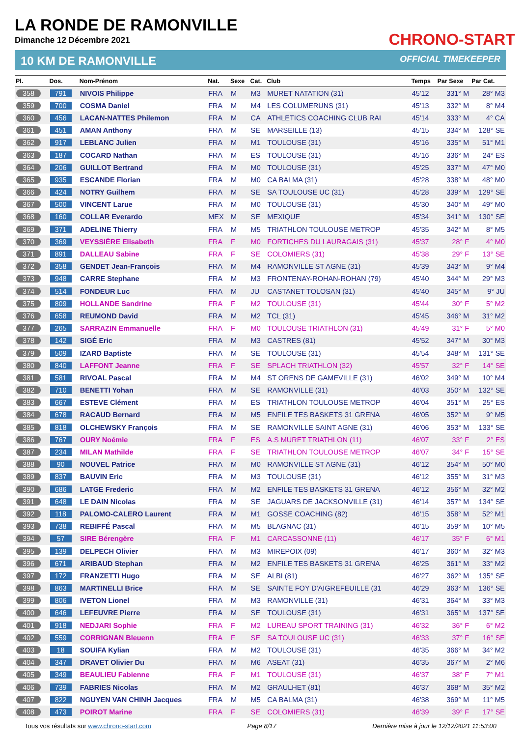LA RONDE DE RAMONVILLE
Dimanche 12 Décembre 2021
CHRONO-START
10 KM DE RAMONVILLE OFFICIAL TIMEKEEPER
| Pl. | Dos. | Nom-Prénom | Nat. | Sexe | Cat. | Club | Temps | Par Sexe | Par Cat. |
| --- | --- | --- | --- | --- | --- | --- | --- | --- | --- |
| 358 | 791 | NIVOIS Philippe | FRA | M | M3 | MURET NATATION (31) | 45'12 | 331° M | 28° M3 |
| 359 | 700 | COSMA Daniel | FRA | M | M4 | LES COLUMERUNS (31) | 45'13 | 332° M | 8° M4 |
| 360 | 456 | LACAN-NATTES Philemon | FRA | M | CA | ATHLETICS COACHING CLUB RAI | 45'14 | 333° M | 4° CA |
| 361 | 451 | AMAN Anthony | FRA | M | SE | MARSEILLE (13) | 45'15 | 334° M | 128° SE |
| 362 | 917 | LEBLANC Julien | FRA | M | M1 | TOULOUSE (31) | 45'16 | 335° M | 51° M1 |
| 363 | 187 | COCARD Nathan | FRA | M | ES | TOULOUSE (31) | 45'16 | 336° M | 24° ES |
| 364 | 206 | GUILLOT Bertrand | FRA | M | M0 | TOULOUSE (31) | 45'25 | 337° M | 47° M0 |
| 365 | 935 | ESCANDE Florian | FRA | M | M0 | CA BALMA (31) | 45'28 | 338° M | 48° M0 |
| 366 | 424 | NOTRY Guilhem | FRA | M | SE | SA TOULOUSE UC (31) | 45'28 | 339° M | 129° SE |
| 367 | 500 | VINCENT Larue | FRA | M | M0 | TOULOUSE (31) | 45'30 | 340° M | 49° M0 |
| 368 | 160 | COLLAR Everardo | MEX | M | SE | MEXIQUE | 45'34 | 341° M | 130° SE |
| 369 | 371 | ADELINE Thierry | FRA | M | M5 | TRIATHLON TOULOUSE METROP | 45'35 | 342° M | 8° M5 |
| 370 | 369 | VEYSSIÈRE Elisabeth | FRA | F | M0 | FORTICHES DU LAURAGAIS (31) | 45'37 | 28° F | 4° M0 |
| 371 | 891 | DALLEAU Sabine | FRA | F | SE | COLOMIERS (31) | 45'38 | 29° F | 13° SE |
| 372 | 358 | GENDET Jean-François | FRA | M | M4 | RAMONVILLE ST AGNE (31) | 45'39 | 343° M | 9° M4 |
| 373 | 948 | CARRE Stephane | FRA | M | M3 | FRONTENAY-ROHAN-ROHAN (79) | 45'40 | 344° M | 29° M3 |
| 374 | 514 | FONDEUR Luc | FRA | M | JU | CASTANET TOLOSAN (31) | 45'40 | 345° M | 9° JU |
| 375 | 809 | HOLLANDE Sandrine | FRA | F | M2 | TOULOUSE (31) | 45'44 | 30° F | 5° M2 |
| 376 | 658 | REUMOND David | FRA | M | M2 | TCL (31) | 45'45 | 346° M | 31° M2 |
| 377 | 265 | SARRAZIN Emmanuelle | FRA | F | M0 | TOULOUSE TRIATHLON (31) | 45'49 | 31° F | 5° M0 |
| 378 | 142 | SIGÉ Eric | FRA | M | M3 | CASTRES (81) | 45'52 | 347° M | 30° M3 |
| 379 | 509 | IZARD Baptiste | FRA | M | SE | TOULOUSE (31) | 45'54 | 348° M | 131° SE |
| 380 | 840 | LAFFONT Jeanne | FRA | F | SE | SPLACH TRIATHLON (32) | 45'57 | 32° F | 14° SE |
| 381 | 581 | RIVOAL Pascal | FRA | M | M4 | ST ORENS DE GAMEVILLE (31) | 46'02 | 349° M | 10° M4 |
| 382 | 710 | BENETTI Yohan | FRA | M | SE | RAMONVILLE (31) | 46'03 | 350° M | 132° SE |
| 383 | 667 | ESTEVE Clément | FRA | M | ES | TRIATHLON TOULOUSE METROP | 46'04 | 351° M | 25° ES |
| 384 | 678 | RACAUD Bernard | FRA | M | M5 | ENFILE TES BASKETS 31 GRENA | 46'05 | 352° M | 9° M5 |
| 385 | 818 | OLCHEWSKY François | FRA | M | SE | RAMONVILLE SAINT AGNE (31) | 46'06 | 353° M | 133° SE |
| 386 | 767 | OURY Noémie | FRA | F | ES | A.S MURET TRIATHLON (11) | 46'07 | 33° F | 2° ES |
| 387 | 234 | MILAN Mathilde | FRA | F | SE | TRIATHLON TOULOUSE METROP | 46'07 | 34° F | 15° SE |
| 388 | 90 | NOUVEL Patrice | FRA | M | M0 | RAMONVILLE ST AGNE (31) | 46'12 | 354° M | 50° M0 |
| 389 | 837 | BAUVIN Eric | FRA | M | M3 | TOULOUSE (31) | 46'12 | 355° M | 31° M3 |
| 390 | 686 | LATGE Frederic | FRA | M | M2 | ENFILE TES BASKETS 31 GRENA | 46'12 | 356° M | 32° M2 |
| 391 | 648 | LE DAIN Nicolas | FRA | M | SE | JAGUARS DE JACKSONVILLE (31) | 46'14 | 357° M | 134° SE |
| 392 | 118 | PALOMO-CALERO Laurent | FRA | M | M1 | GOSSE COACHING (82) | 46'15 | 358° M | 52° M1 |
| 393 | 738 | REBIFFÉ Pascal | FRA | M | M5 | BLAGNAC (31) | 46'15 | 359° M | 10° M5 |
| 394 | 57 | SIRE Bérengère | FRA | F | M1 | CARCASSONNE (11) | 46'17 | 35° F | 6° M1 |
| 395 | 139 | DELPECH Olivier | FRA | M | M3 | MIREPOIX (09) | 46'17 | 360° M | 32° M3 |
| 396 | 671 | ARIBAUD Stephan | FRA | M | M2 | ENFILE TES BASKETS 31 GRENA | 46'25 | 361° M | 33° M2 |
| 397 | 172 | FRANZETTI Hugo | FRA | M | SE | ALBI (81) | 46'27 | 362° M | 135° SE |
| 398 | 863 | MARTINELLI Brice | FRA | M | SE | SAINTE FOY D'AIGREFEUILLE (31 | 46'29 | 363° M | 136° SE |
| 399 | 806 | IVETON Lionel | FRA | M | M3 | RAMONVILLE (31) | 46'31 | 364° M | 33° M3 |
| 400 | 646 | LEFEUVRE Pierre | FRA | M | SE | TOULOUSE (31) | 46'31 | 365° M | 137° SE |
| 401 | 918 | NEDJARI Sophie | FRA | F | M2 | LUREAU SPORT TRAINING (31) | 46'32 | 36° F | 6° M2 |
| 402 | 559 | CORRIGNAN Bleuenn | FRA | F | SE | SA TOULOUSE UC (31) | 46'33 | 37° F | 16° SE |
| 403 | 18 | SOUIFA Kylian | FRA | M | M2 | TOULOUSE (31) | 46'35 | 366° M | 34° M2 |
| 404 | 347 | DRAVET Olivier Du | FRA | M | M6 | ASEAT (31) | 46'35 | 367° M | 2° M6 |
| 405 | 349 | BEAULIEU Fabienne | FRA | F | M1 | TOULOUSE (31) | 46'37 | 38° F | 7° M1 |
| 406 | 739 | FABRIES Nicolas | FRA | M | M2 | GRAULHET (81) | 46'37 | 368° M | 35° M2 |
| 407 | 822 | NGUYEN VAN CHINH Jacques | FRA | M | M5 | CA BALMA (31) | 46'38 | 369° M | 11° M5 |
| 408 | 473 | POIROT Marine | FRA | F | SE | COLOMIERS (31) | 46'39 | 39° F | 17° SE |
Tous vos résultats sur www.chrono-start.com Page 8/17 Dernière mise à jour le 12/12/2021 11:53:00